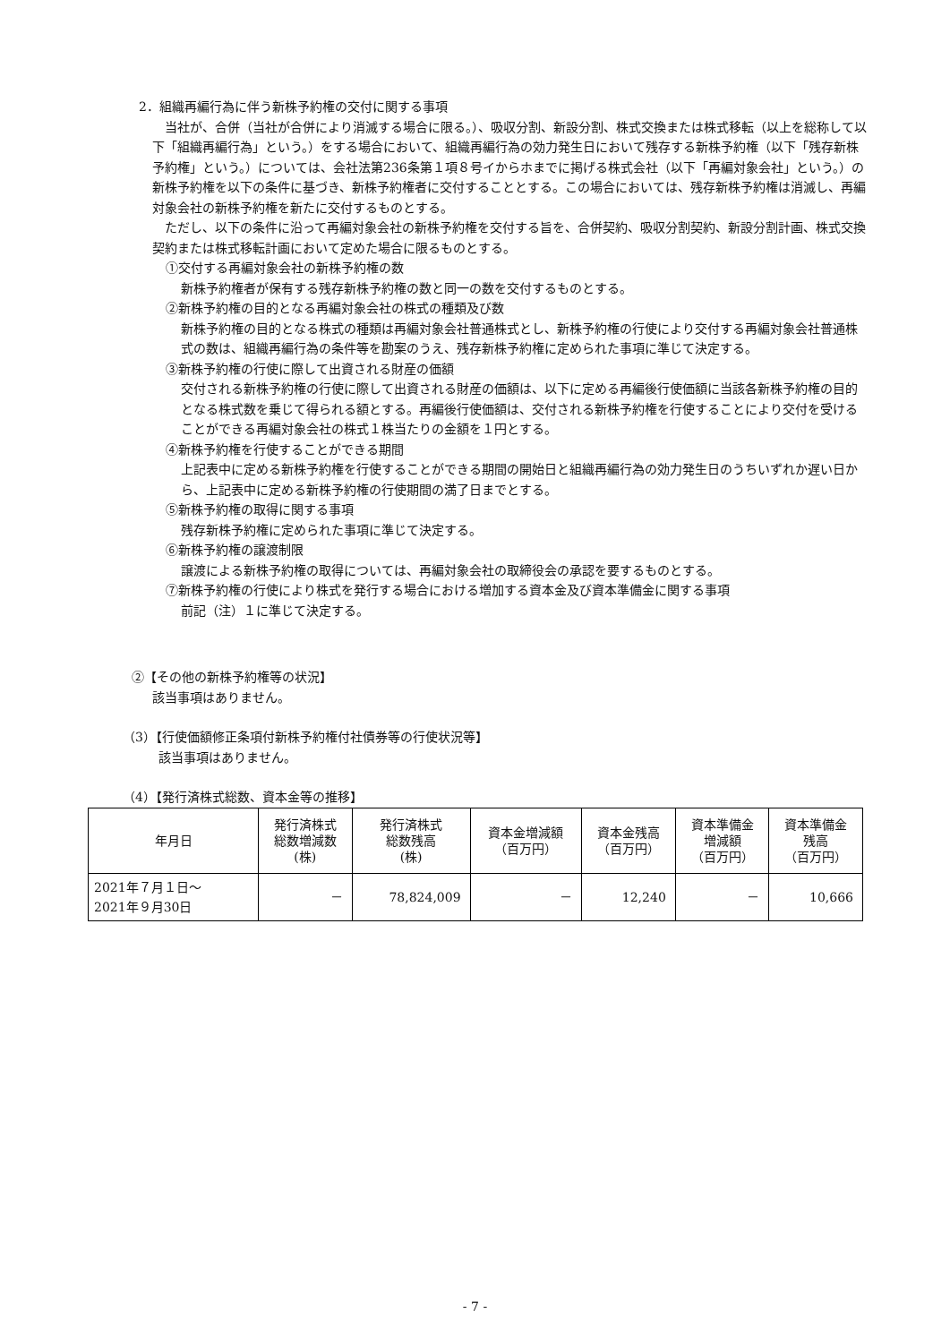2．組織再編行為に伴う新株予約権の交付に関する事項
　当社が、合併（当社が合併により消滅する場合に限る。）、吸収分割、新設分割、株式交換または株式移転（以上を総称して以下「組織再編行為」という。）をする場合において、組織再編行為の効力発生日において残存する新株予約権（以下「残存新株予約権」という。）については、会社法第236条第１項８号イからホまでに掲げる株式会社（以下「再編対象会社」という。）の新株予約権を以下の条件に基づき、新株予約権者に交付することとする。この場合においては、残存新株予約権は消滅し、再編対象会社の新株予約権を新たに交付するものとする。
　ただし、以下の条件に沿って再編対象会社の新株予約権を交付する旨を、合併契約、吸収分割契約、新設分割計画、株式交換契約または株式移転計画において定めた場合に限るものとする。
①交付する再編対象会社の新株予約権の数
新株予約権者が保有する残存新株予約権の数と同一の数を交付するものとする。
②新株予約権の目的となる再編対象会社の株式の種類及び数
新株予約権の目的となる株式の種類は再編対象会社普通株式とし、新株予約権の行使により交付する再編対象会社普通株式の数は、組織再編行為の条件等を勘案のうえ、残存新株予約権に定められた事項に準じて決定する。
③新株予約権の行使に際して出資される財産の価額
交付される新株予約権の行使に際して出資される財産の価額は、以下に定める再編後行使価額に当該各新株予約権の目的となる株式数を乗じて得られる額とする。再編後行使価額は、交付される新株予約権を行使することにより交付を受けることができる再編対象会社の株式１株当たりの金額を１円とする。
④新株予約権を行使することができる期間
上記表中に定める新株予約権を行使することができる期間の開始日と組織再編行為の効力発生日のうちいずれか遅い日から、上記表中に定める新株予約権の行使期間の満了日までとする。
⑤新株予約権の取得に関する事項
残存新株予約権に定められた事項に準じて決定する。
⑥新株予約権の譲渡制限
譲渡による新株予約権の取得については、再編対象会社の取締役会の承認を要するものとする。
⑦新株予約権の行使により株式を発行する場合における増加する資本金及び資本準備金に関する事項
前記（注）１に準じて決定する。
②【その他の新株予約権等の状況】
該当事項はありません。
（3）【行使価額修正条項付新株予約権付社債券等の行使状況等】
該当事項はありません。
（4）【発行済株式総数、資本金等の推移】
| 年月日 | 発行済株式 総数増減数 (株) | 発行済株式 総数残高 (株) | 資本金増減額 （百万円） | 資本金残高 （百万円） | 資本準備金 増減額 （百万円） | 資本準備金 残高 （百万円） |
| --- | --- | --- | --- | --- | --- | --- |
| 2021年７月１日～ 2021年９月30日 | － | 78,824,009 | － | 12,240 | － | 10,666 |
- 7 -